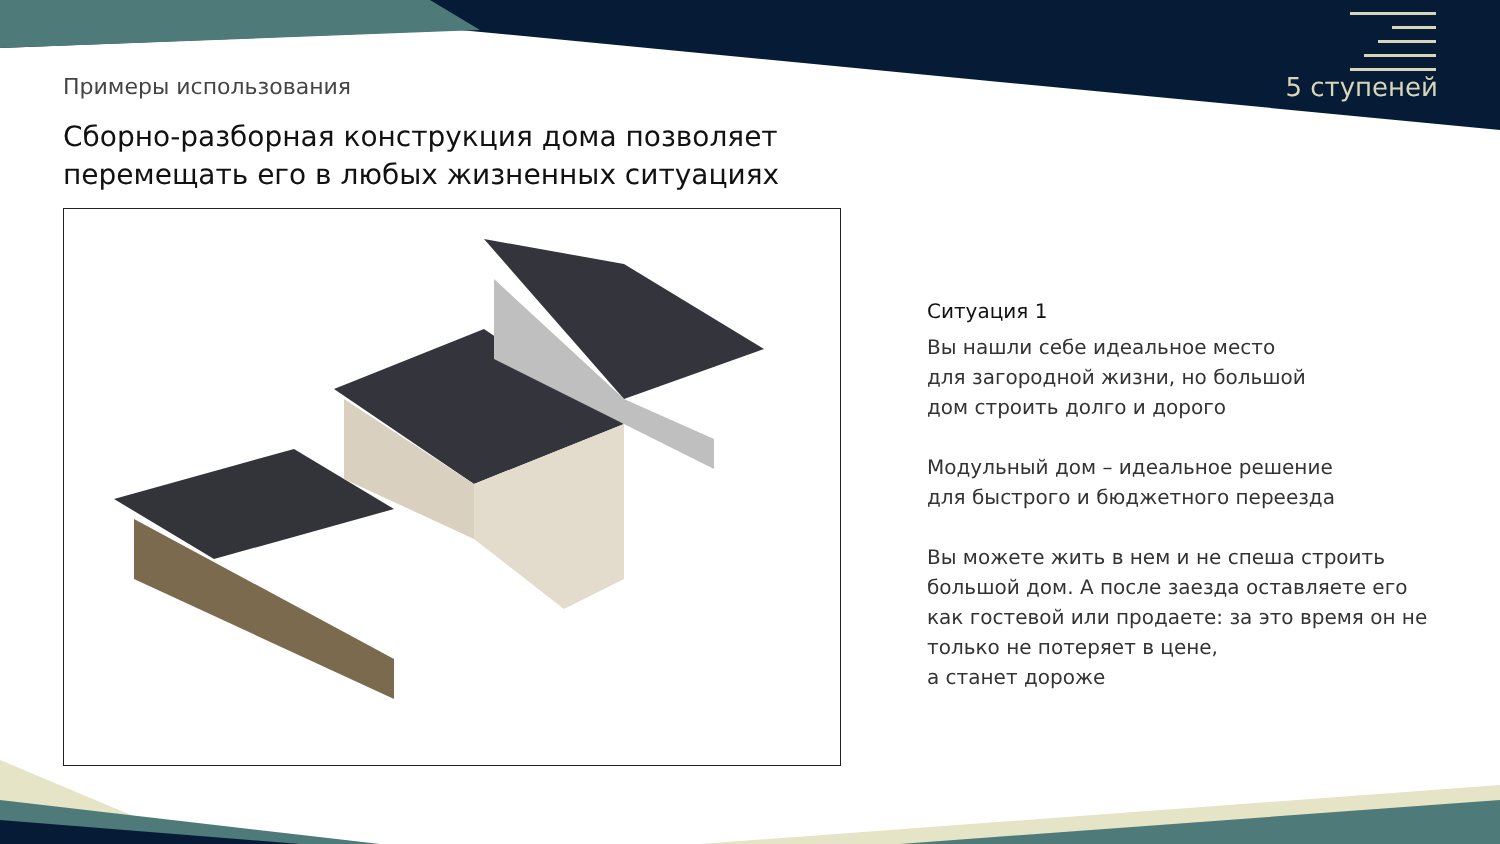Примеры использования
Сборно-разборная конструкция дома позволяет перемещать его в любых жизненных ситуациях
5 ступеней
Ситуация 1
Вы нашли себе идеальное место
для загородной жизни, но большой
дом строить долго и дорого
Модульный дом – идеальное решение
для быстрого и бюджетного переезда
Вы можете жить в нем и не спеша строить большой дом. А после заезда оставляете его как гостевой или продаете: за это время он не только не потеряет в цене,
а станет дороже